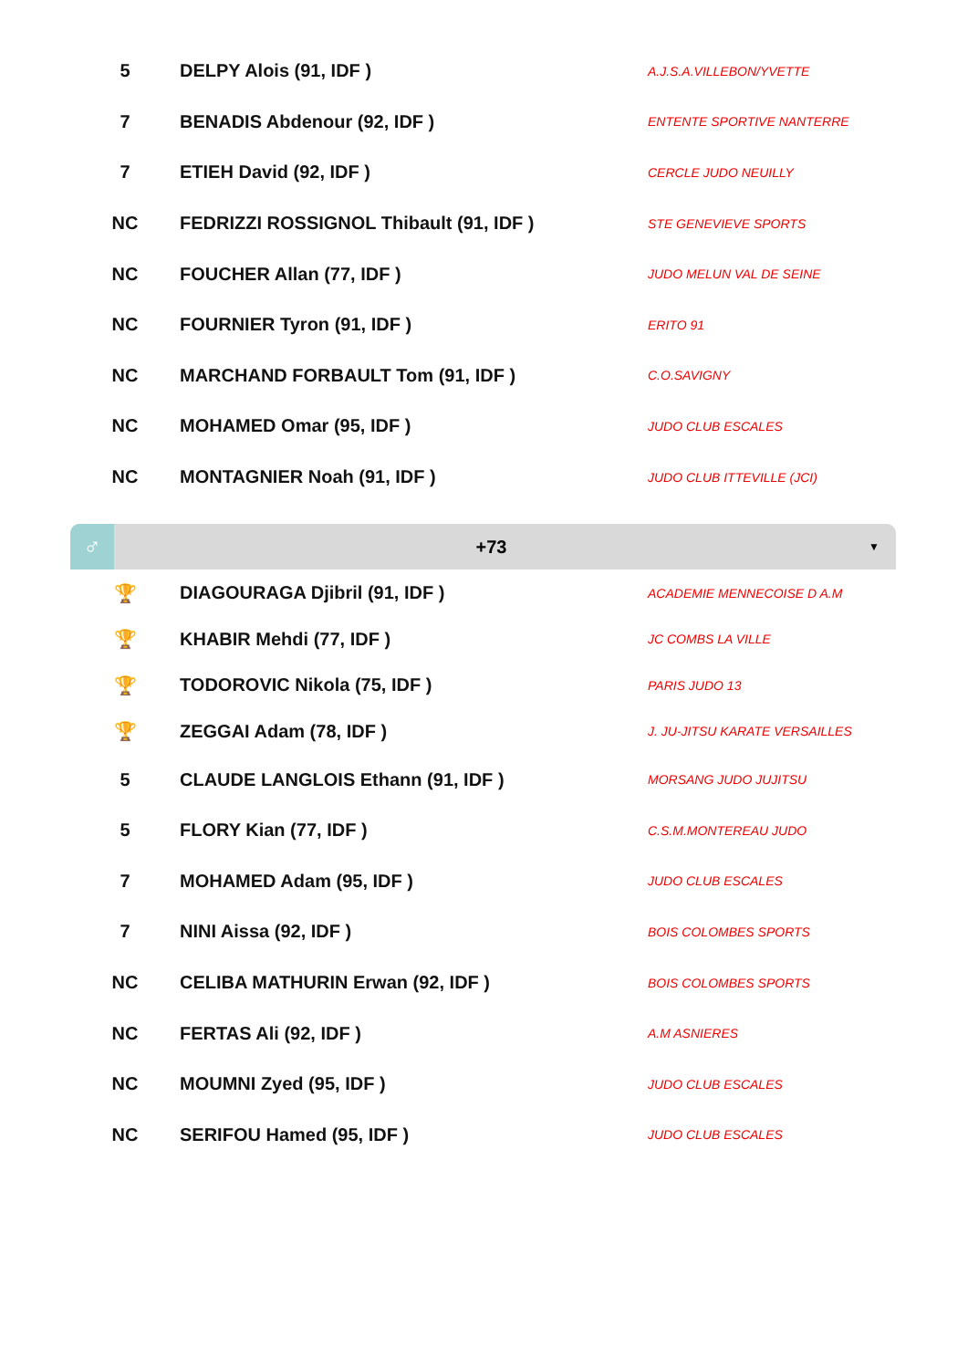| 5 | DELPY Alois (91, IDF ) | A.J.S.A.VILLEBON/YVETTE |
| 7 | BENADIS Abdenour (92, IDF ) | ENTENTE SPORTIVE NANTERRE |
| 7 | ETIEH David (92, IDF ) | CERCLE JUDO NEUILLY |
| NC | FEDRIZZI ROSSIGNOL Thibault (91, IDF ) | STE GENEVIEVE SPORTS |
| NC | FOUCHER Allan (77, IDF ) | JUDO MELUN VAL DE SEINE |
| NC | FOURNIER Tyron (91, IDF ) | ERITO 91 |
| NC | MARCHAND FORBAULT Tom (91, IDF ) | C.O.SAVIGNY |
| NC | MOHAMED Omar (95, IDF ) | JUDO CLUB ESCALES |
| NC | MONTAGNIER Noah (91, IDF ) | JUDO CLUB ITTEVILLE (JCI) |
♂
+73
▼
| 🏆 | DIAGOURAGA Djibril (91, IDF ) | ACADEMIE MENNECOISE D A.M |
| 🏆 | KHABIR Mehdi (77, IDF ) | JC COMBS LA VILLE |
| 🏆 | TODOROVIC Nikola (75, IDF ) | PARIS JUDO 13 |
| 🏆 | ZEGGAI Adam (78, IDF ) | J. JU-JITSU KARATE VERSAILLES |
| 5 | CLAUDE LANGLOIS Ethann (91, IDF ) | MORSANG JUDO JUJITSU |
| 5 | FLORY Kian (77, IDF ) | C.S.M.MONTEREAU JUDO |
| 7 | MOHAMED Adam (95, IDF ) | JUDO CLUB ESCALES |
| 7 | NINI Aissa (92, IDF ) | BOIS COLOMBES SPORTS |
| NC | CELIBA MATHURIN Erwan (92, IDF ) | BOIS COLOMBES SPORTS |
| NC | FERTAS Ali (92, IDF ) | A.M ASNIERES |
| NC | MOUMNI Zyed (95, IDF ) | JUDO CLUB ESCALES |
| NC | SERIFOU Hamed (95, IDF ) | JUDO CLUB ESCALES |